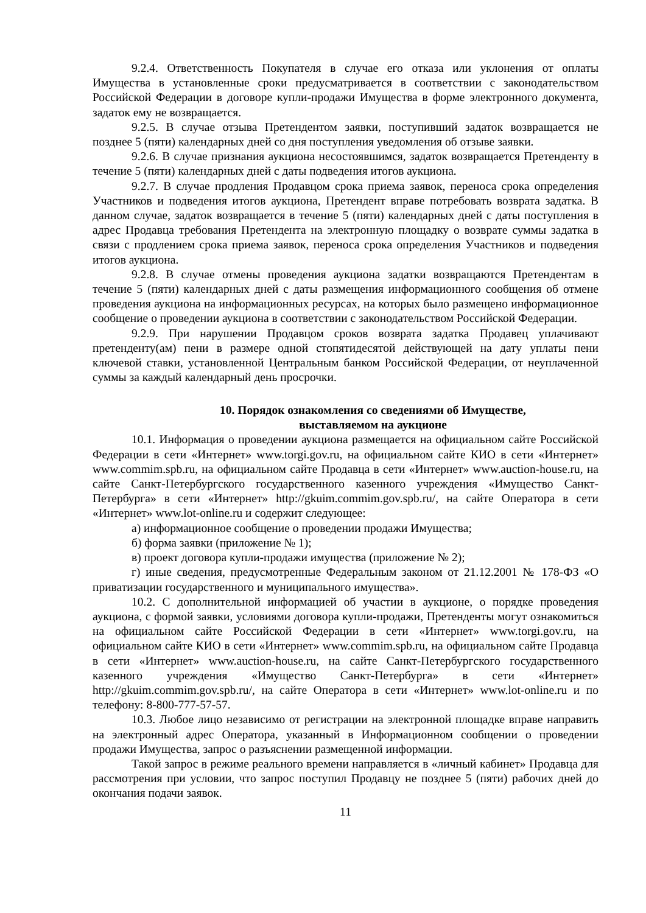9.2.4. Ответственность Покупателя в случае его отказа или уклонения от оплаты Имущества в установленные сроки предусматривается в соответствии с законодательством Российской Федерации в договоре купли-продажи Имущества в форме электронного документа, задаток ему не возвращается.
9.2.5. В случае отзыва Претендентом заявки, поступивший задаток возвращается не позднее 5 (пяти) календарных дней со дня поступления уведомления об отзыве заявки.
9.2.6. В случае признания аукциона несостоявшимся, задаток возвращается Претенденту в течение 5 (пяти) календарных дней с даты подведения итогов аукциона.
9.2.7. В случае продления Продавцом срока приема заявок, переноса срока определения Участников и подведения итогов аукциона, Претендент вправе потребовать возврата задатка. В данном случае, задаток возвращается в течение 5 (пяти) календарных дней с даты поступления в адрес Продавца требования Претендента на электронную площадку о возврате суммы задатка в связи с продлением срока приема заявок, переноса срока определения Участников и подведения итогов аукциона.
9.2.8. В случае отмены проведения аукциона задатки возвращаются Претендентам в течение 5 (пяти) календарных дней с даты размещения информационного сообщения об отмене проведения аукциона на информационных ресурсах, на которых было размещено информационное сообщение о проведении аукциона в соответствии с законодательством Российской Федерации.
9.2.9. При нарушении Продавцом сроков возврата задатка Продавец уплачивают претенденту(ам) пени в размере одной стопятидесятой действующей на дату уплаты пени ключевой ставки, установленной Центральным банком Российской Федерации, от неуплаченной суммы за каждый календарный день просрочки.
10. Порядок ознакомления со сведениями об Имуществе,
выставляемом на аукционе
10.1. Информация о проведении аукциона размещается на официальном сайте Российской Федерации в сети «Интернет» www.torgi.gov.ru, на официальном сайте КИО в сети «Интернет» www.commim.spb.ru, на официальном сайте Продавца в сети «Интернет» www.auction-house.ru, на сайте Санкт-Петербургского государственного казенного учреждения «Имущество Санкт-Петербурга» в сети «Интернет» http://gkuim.commim.gov.spb.ru/, на сайте Оператора в сети «Интернет» www.lot-online.ru и содержит следующее:
а) информационное сообщение о проведении продажи Имущества;
б) форма заявки (приложение № 1);
в) проект договора купли-продажи имущества (приложение № 2);
г) иные сведения, предусмотренные Федеральным законом от 21.12.2001 № 178-ФЗ «О приватизации государственного и муниципального имущества».
10.2. С дополнительной информацией об участии в аукционе, о порядке проведения аукциона, с формой заявки, условиями договора купли-продажи, Претенденты могут ознакомиться на официальном сайте Российской Федерации в сети «Интернет» www.torgi.gov.ru, на официальном сайте КИО в сети «Интернет» www.commim.spb.ru, на официальном сайте Продавца в сети «Интернет» www.auction-house.ru, на сайте Санкт-Петербургского государственного казенного учреждения «Имущество Санкт-Петербурга» в сети «Интернет» http://gkuim.commim.gov.spb.ru/, на сайте Оператора в сети «Интернет» www.lot-online.ru и по телефону: 8-800-777-57-57.
10.3. Любое лицо независимо от регистрации на электронной площадке вправе направить на электронный адрес Оператора, указанный в Информационном сообщении о проведении продажи Имущества, запрос о разъяснении размещенной информации.
Такой запрос в режиме реального времени направляется в «личный кабинет» Продавца для рассмотрения при условии, что запрос поступил Продавцу не позднее 5 (пяти) рабочих дней до окончания подачи заявок.
11